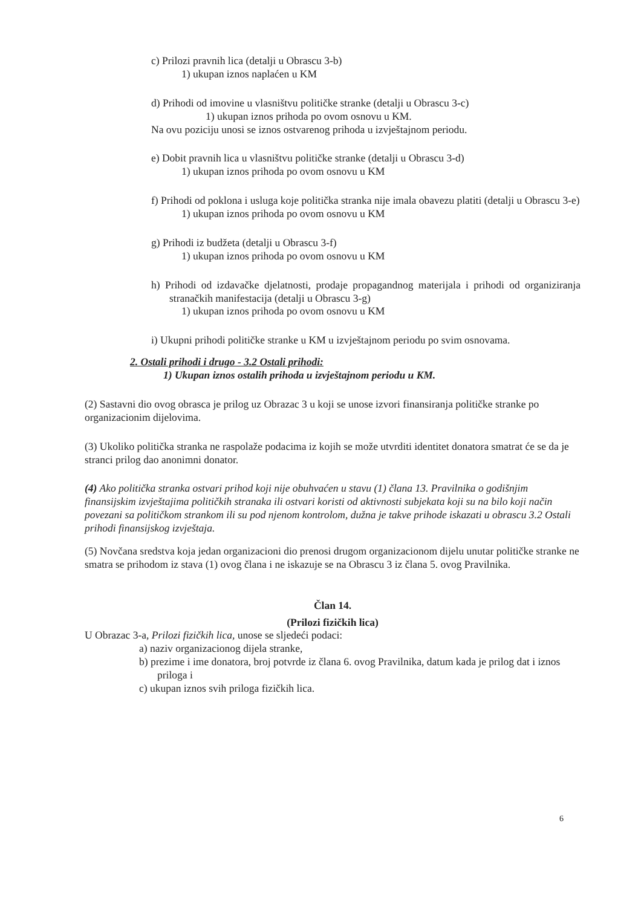c) Prilozi pravnih lica (detalji u Obrascu 3-b)
1) ukupan iznos naplaćen u KM
d) Prihodi od imovine u vlasništvu političke stranke (detalji u Obrascu 3-c)
1) ukupan iznos prihoda po ovom osnovu u KM.
Na ovu poziciju unosi se iznos ostvarenog prihoda u izvještajnom periodu.
e) Dobit pravnih lica u vlasništvu političke stranke (detalji u Obrascu 3-d)
1) ukupan iznos prihoda po ovom osnovu u KM
f) Prihodi od poklona i usluga koje politička stranka nije imala obavezu platiti (detalji u Obrascu 3-e)
1) ukupan iznos prihoda po ovom osnovu u KM
g) Prihodi iz budžeta (detalji u Obrascu 3-f)
1) ukupan iznos prihoda po ovom osnovu u KM
h) Prihodi od izdavačke djelatnosti, prodaje propagandnog materijala i prihodi od organiziranja stranačkih manifestacija (detalji u Obrascu 3-g)
1) ukupan iznos prihoda po ovom osnovu u KM
i) Ukupni prihodi političke stranke u KM u izvještajnom periodu po svim osnovama.
2. Ostali prihodi i drugo - 3.2 Ostali prihodi:
1) Ukupan iznos ostalih prihoda u izvještajnom periodu u KM.
(2) Sastavni dio ovog obrasca je prilog uz Obrazac 3 u koji se unose izvori finansiranja političke stranke po organizacionim dijelovima.
(3) Ukoliko politička stranka ne raspolaže podacima iz kojih se može utvrditi identitet donatora smatrat će se da je stranci prilog dao anonimni donator.
(4) Ako politička stranka ostvari prihod koji nije obuhvaćen u stavu (1) člana 13. Pravilnika o godišnjim finansijskim izvještajima političkih stranaka ili ostvari koristi od aktivnosti subjekata koji su na bilo koji način povezani sa političkom strankom ili su pod njenom kontrolom, dužna je takve prihode iskazati u obrascu 3.2 Ostali prihodi finansijskog izvještaja.
(5) Novčana sredstva koja jedan organizacioni dio prenosi drugom organizacionom dijelu unutar političke stranke ne smatra se prihodom iz stava (1) ovog člana i ne iskazuje se na Obrascu 3 iz člana 5. ovog Pravilnika.
Član 14.
(Prilozi fizičkih lica)
U Obrazac 3-a, Prilozi fizičkih lica, unose se sljedeći podaci:
a) naziv organizacionog dijela stranke,
b) prezime i ime donatora, broj potvrde iz člana 6. ovog Pravilnika, datum kada je prilog dat i iznos priloga i
c) ukupan iznos svih priloga fizičkih lica.
6